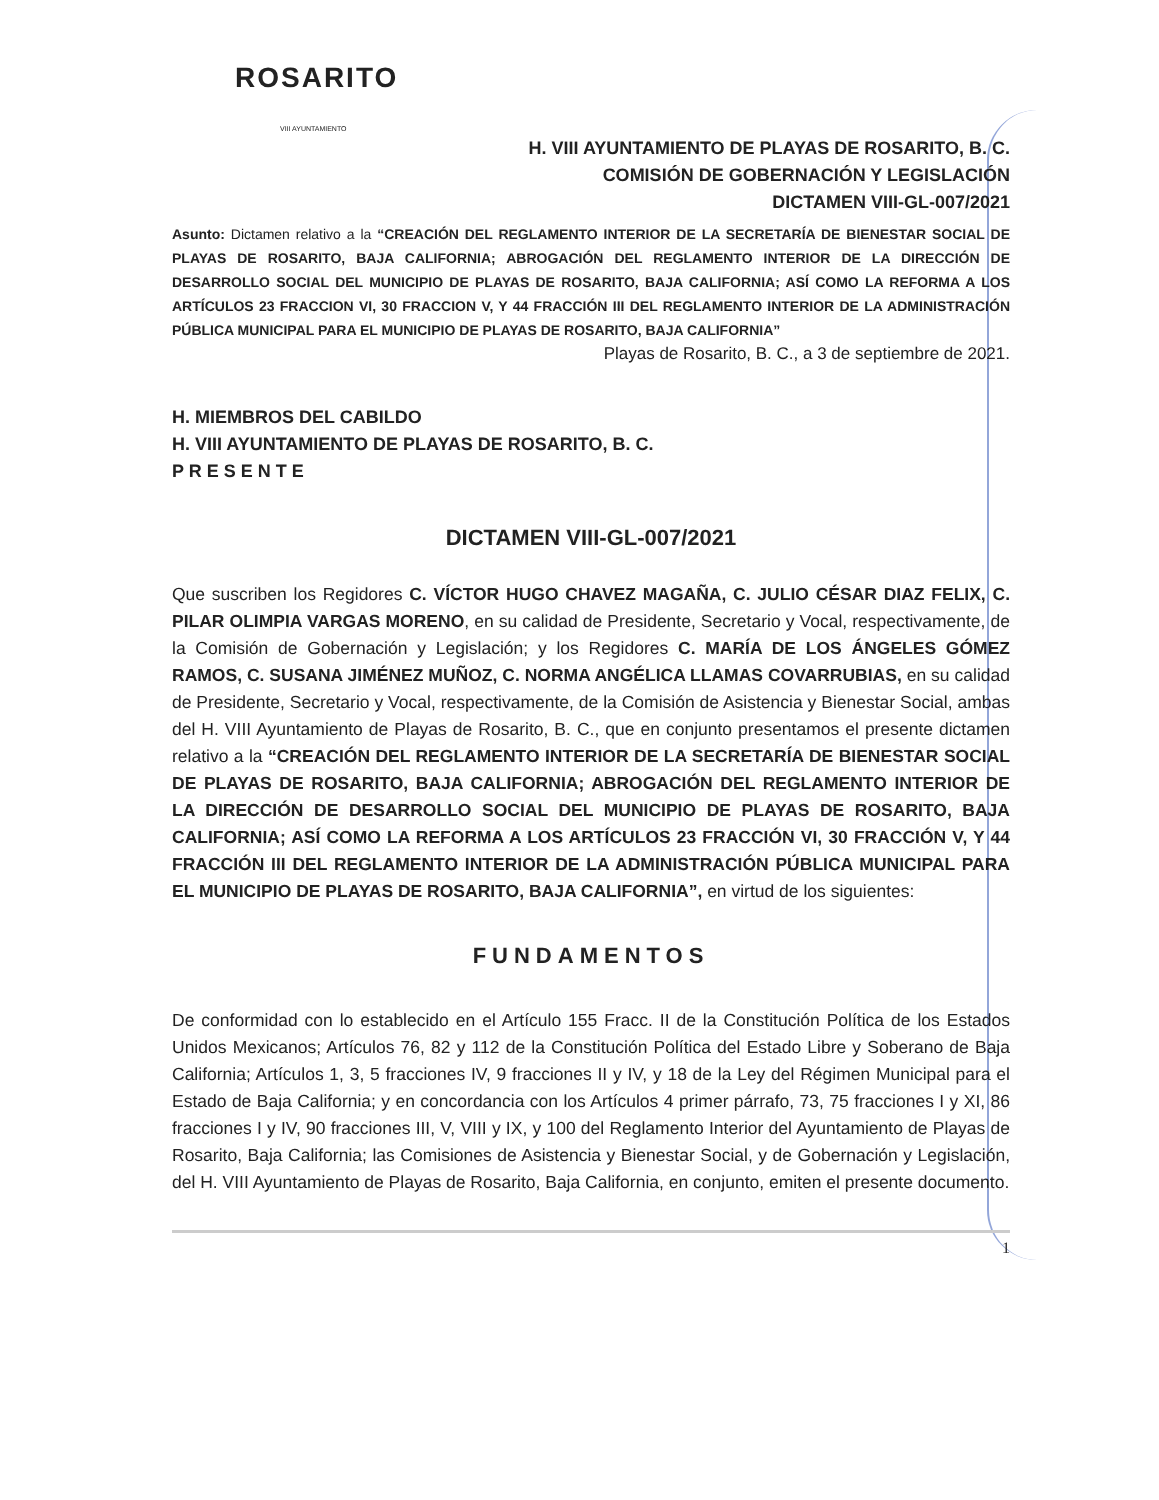ROSARITO
VIII AYUNTAMIENTO
H. VIII AYUNTAMIENTO DE PLAYAS DE ROSARITO, B. C.
COMISIÓN DE GOBERNACIÓN Y LEGISLACIÓN
DICTAMEN VIII-GL-007/2021
Asunto: Dictamen relativo a la “CREACIÓN DEL REGLAMENTO INTERIOR DE LA SECRETARÍA DE BIENESTAR SOCIAL DE PLAYAS DE ROSARITO, BAJA CALIFORNIA; ABROGACIÓN DEL REGLAMENTO INTERIOR DE LA DIRECCIÓN DE DESARROLLO SOCIAL DEL MUNICIPIO DE PLAYAS DE ROSARITO, BAJA CALIFORNIA; ASÍ COMO LA REFORMA A LOS ARTÍCULOS 23 FRACCION VI, 30 FRACCION V, Y 44 FRACCIÓN III DEL REGLAMENTO INTERIOR DE LA ADMINISTRACIÓN PÚBLICA MUNICIPAL PARA EL MUNICIPIO DE PLAYAS DE ROSARITO, BAJA CALIFORNIA”
Playas de Rosarito, B. C., a 3 de septiembre de 2021.
H. MIEMBROS DEL CABILDO
H. VIII AYUNTAMIENTO DE PLAYAS DE ROSARITO, B. C.
P R E S E N T E
DICTAMEN VIII-GL-007/2021
Que suscriben los Regidores C. VÍCTOR HUGO CHAVEZ MAGAÑA, C. JULIO CÉSAR DIAZ FELIX, C. PILAR OLIMPIA VARGAS MORENO, en su calidad de Presidente, Secretario y Vocal, respectivamente, de la Comisión de Gobernación y Legislación; y los Regidores C. MARÍA DE LOS ÁNGELES GÓMEZ RAMOS, C. SUSANA JIMÉNEZ MUÑOZ, C. NORMA ANGÉLICA LLAMAS COVARRUBIAS, en su calidad de Presidente, Secretario y Vocal, respectivamente, de la Comisión de Asistencia y Bienestar Social, ambas del H. VIII Ayuntamiento de Playas de Rosarito, B. C., que en conjunto presentamos el presente dictamen relativo a la “CREACIÓN DEL REGLAMENTO INTERIOR DE LA SECRETARÍA DE BIENESTAR SOCIAL DE PLAYAS DE ROSARITO, BAJA CALIFORNIA; ABROGACIÓN DEL REGLAMENTO INTERIOR DE LA DIRECCIÓN DE DESARROLLO SOCIAL DEL MUNICIPIO DE PLAYAS DE ROSARITO, BAJA CALIFORNIA; ASÍ COMO LA REFORMA A LOS ARTÍCULOS 23 FRACCIÓN VI, 30 FRACCIÓN V, Y 44 FRACCIÓN III DEL REGLAMENTO INTERIOR DE LA ADMINISTRACIÓN PÚBLICA MUNICIPAL PARA EL MUNICIPIO DE PLAYAS DE ROSARITO, BAJA CALIFORNIA”, en virtud de los siguientes:
FUNDAMENTOS
De conformidad con lo establecido en el Artículo 155 Fracc. II de la Constitución Política de los Estados Unidos Mexicanos; Artículos 76, 82 y 112 de la Constitución Política del Estado Libre y Soberano de Baja California; Artículos 1, 3, 5 fracciones IV, 9 fracciones II y IV, y 18 de la Ley del Régimen Municipal para el Estado de Baja California; y en concordancia con los Artículos 4 primer párrafo, 73, 75 fracciones I y XI, 86 fracciones I y IV, 90 fracciones III, V, VIII y IX, y 100 del Reglamento Interior del Ayuntamiento de Playas de Rosarito, Baja California; las Comisiones de Asistencia y Bienestar Social, y de Gobernación y Legislación, del H. VIII Ayuntamiento de Playas de Rosarito, Baja California, en conjunto, emiten el presente documento.
1